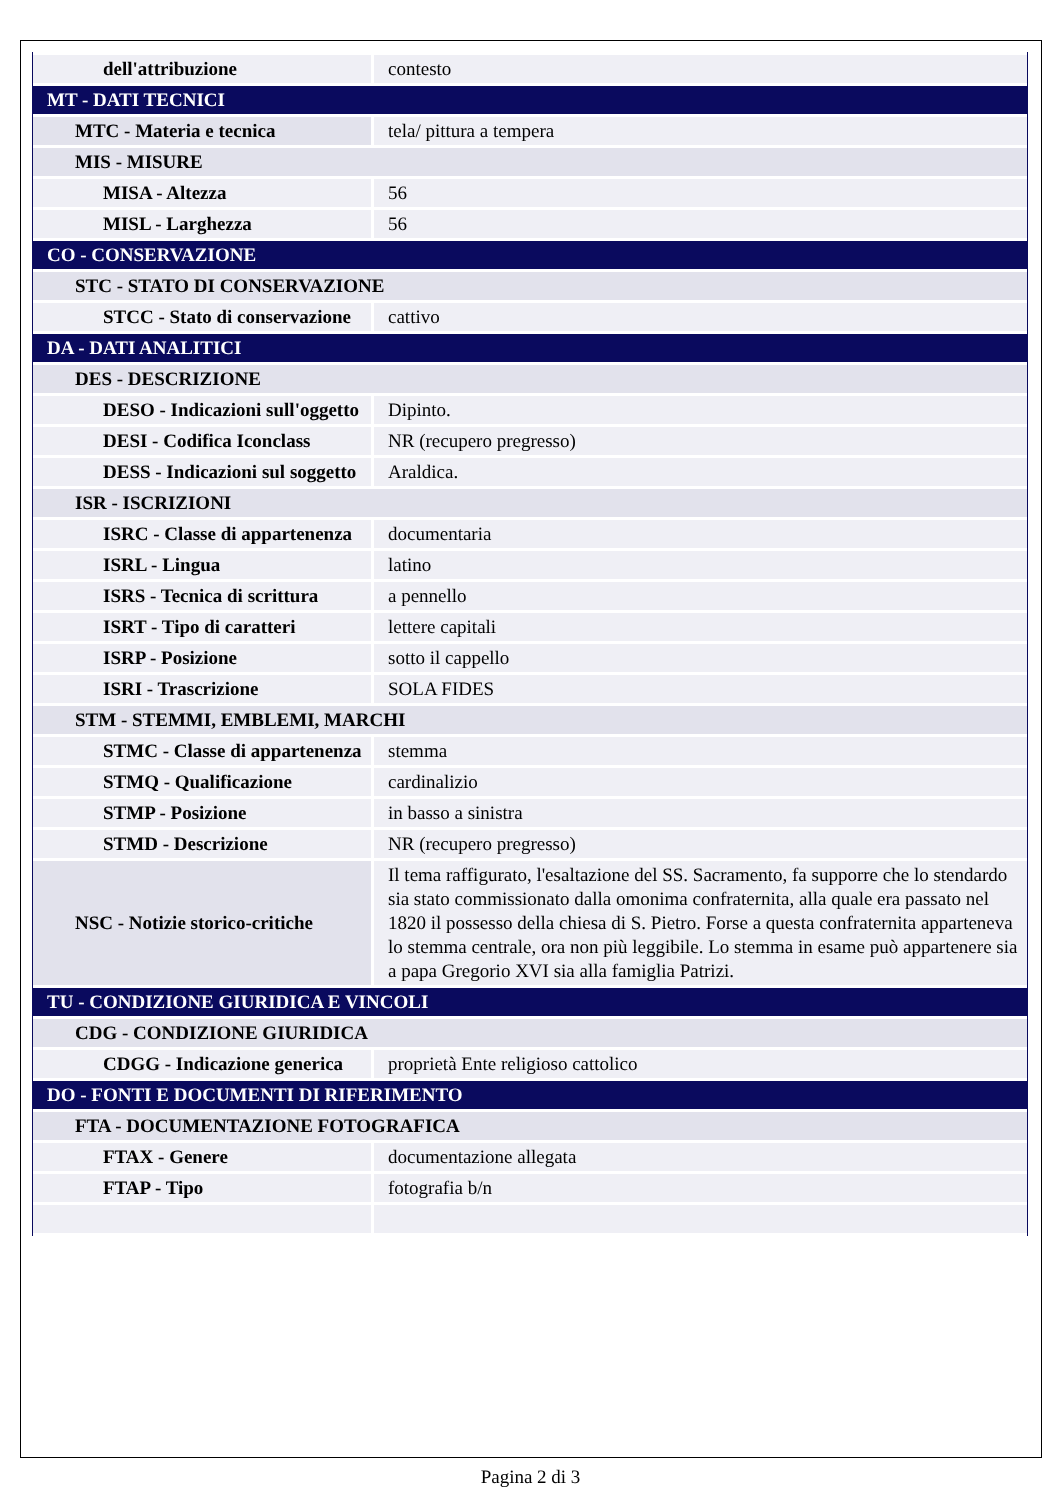| dell'attribuzione | contesto |
| MT - DATI TECNICI | |
| MTC - Materia e tecnica | tela/ pittura a tempera |
| MIS - MISURE | |
| MISA - Altezza | 56 |
| MISL - Larghezza | 56 |
| CO - CONSERVAZIONE | |
| STC - STATO DI CONSERVAZIONE | |
| STCC - Stato di conservazione | cattivo |
| DA - DATI ANALITICI | |
| DES - DESCRIZIONE | |
| DESO - Indicazioni sull'oggetto | Dipinto. |
| DESI - Codifica Iconclass | NR (recupero pregresso) |
| DESS - Indicazioni sul soggetto | Araldica. |
| ISR - ISCRIZIONI | |
| ISRC - Classe di appartenenza | documentaria |
| ISRL - Lingua | latino |
| ISRS - Tecnica di scrittura | a pennello |
| ISRT - Tipo di caratteri | lettere capitali |
| ISRP - Posizione | sotto il cappello |
| ISRI - Trascrizione | SOLA FIDES |
| STM - STEMMI, EMBLEMI, MARCHI | |
| STMC - Classe di appartenenza | stemma |
| STMQ - Qualificazione | cardinalizio |
| STMP - Posizione | in basso a sinistra |
| STMD - Descrizione | NR (recupero pregresso) |
| NSC - Notizie storico-critiche | Il tema raffigurato, l'esaltazione del SS. Sacramento, fa supporre che lo stendardo sia stato commissionato dalla omonima confraternita, alla quale era passato nel 1820 il possesso della chiesa di S. Pietro. Forse a questa confraternita apparteneva lo stemma centrale, ora non più leggibile. Lo stemma in esame può appartenere sia a papa Gregorio XVI sia alla famiglia Patrizi. |
| TU - CONDIZIONE GIURIDICA E VINCOLI | |
| CDG - CONDIZIONE GIURIDICA | |
| CDGG - Indicazione generica | proprietà Ente religioso cattolico |
| DO - FONTI E DOCUMENTI DI RIFERIMENTO | |
| FTA - DOCUMENTAZIONE FOTOGRAFICA | |
| FTAX - Genere | documentazione allegata |
| FTAP - Tipo | fotografia b/n |
Pagina 2 di 3